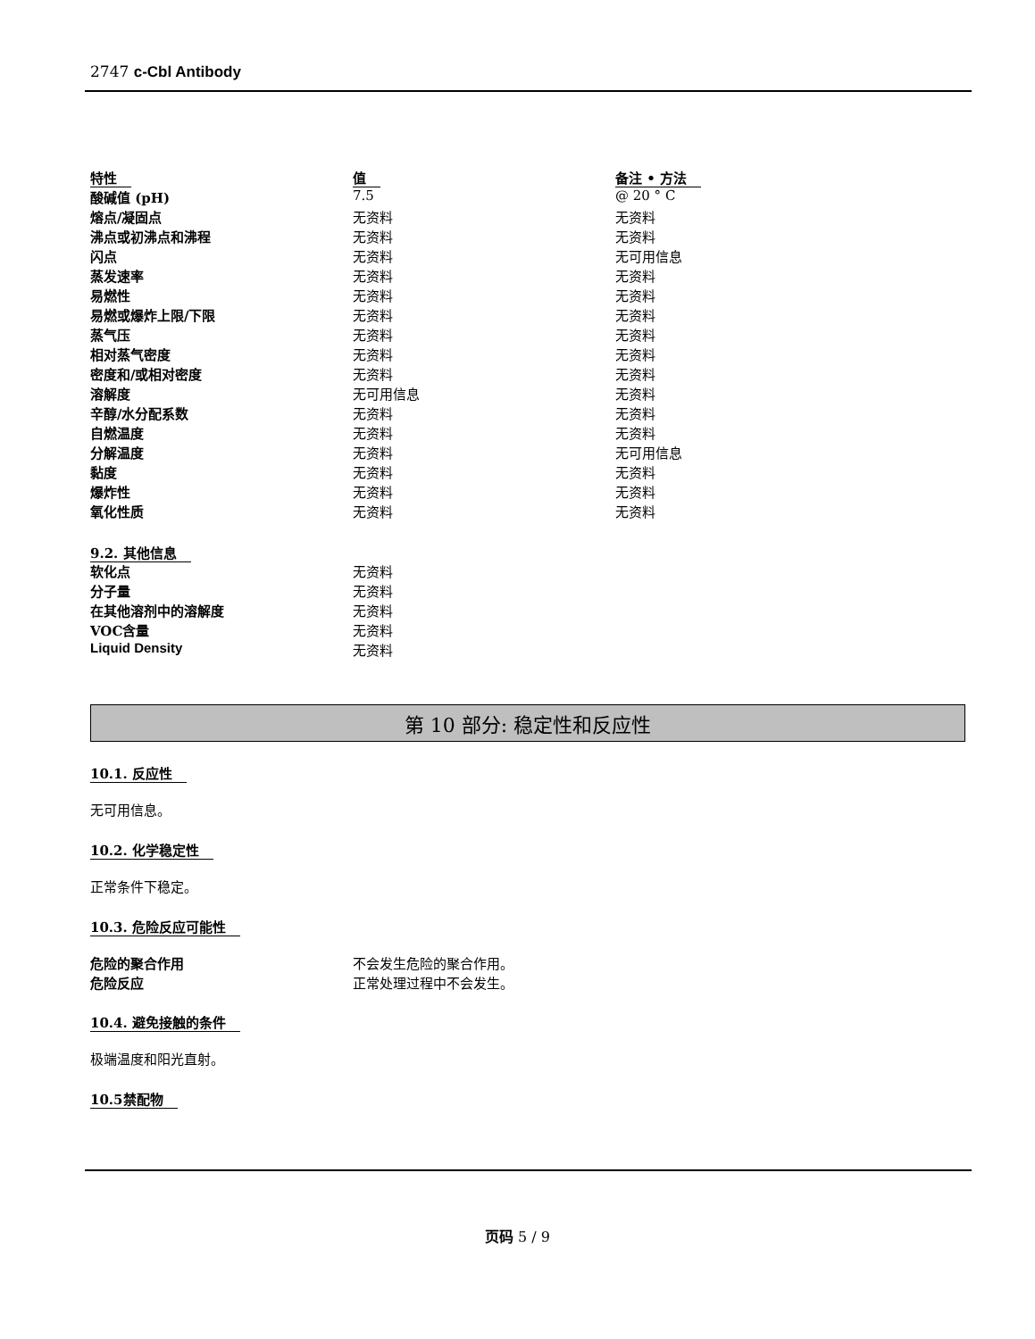2747 c-Cbl Antibody
| 特性 | 值 | 备注 • 方法 |
| 酸碱值 (pH) | 7.5 | @ 20 ° C |
| 熔点/凝固点 | 无资料 | 无资料 |
| 沸点或初沸点和沸程 | 无资料 | 无资料 |
| 闪点 | 无资料 | 无可用信息 |
| 蒸发速率 | 无资料 | 无资料 |
| 易燃性 | 无资料 | 无资料 |
| 易燃或爆炸上限/下限 | 无资料 | 无资料 |
| 蒸气压 | 无资料 | 无资料 |
| 相对蒸气密度 | 无资料 | 无资料 |
| 密度和/或相对密度 | 无资料 | 无资料 |
| 溶解度 | 无可用信息 | 无资料 |
| 辛醇/水分配系数 | 无资料 | 无资料 |
| 自燃温度 | 无资料 | 无资料 |
| 分解温度 | 无资料 | 无可用信息 |
| 黏度 | 无资料 | 无资料 |
| 爆炸性 | 无资料 | 无资料 |
| 氧化性质 | 无资料 | 无资料 |
9.2. 其他信息
| 软化点 | 无资料 |
| 分子量 | 无资料 |
| 在其他溶剂中的溶解度 | 无资料 |
| VOC含量 | 无资料 |
| Liquid Density | 无资料 |
第 10 部分: 稳定性和反应性
10.1. 反应性
无可用信息。
10.2. 化学稳定性
正常条件下稳定。
10.3. 危险反应可能性
| 危险的聚合作用 | 不会发生危险的聚合作用。 |
| 危险反应 | 正常处理过程中不会发生。 |
10.4. 避免接触的条件
极端温度和阳光直射。
10.5禁配物
页码 5 / 9